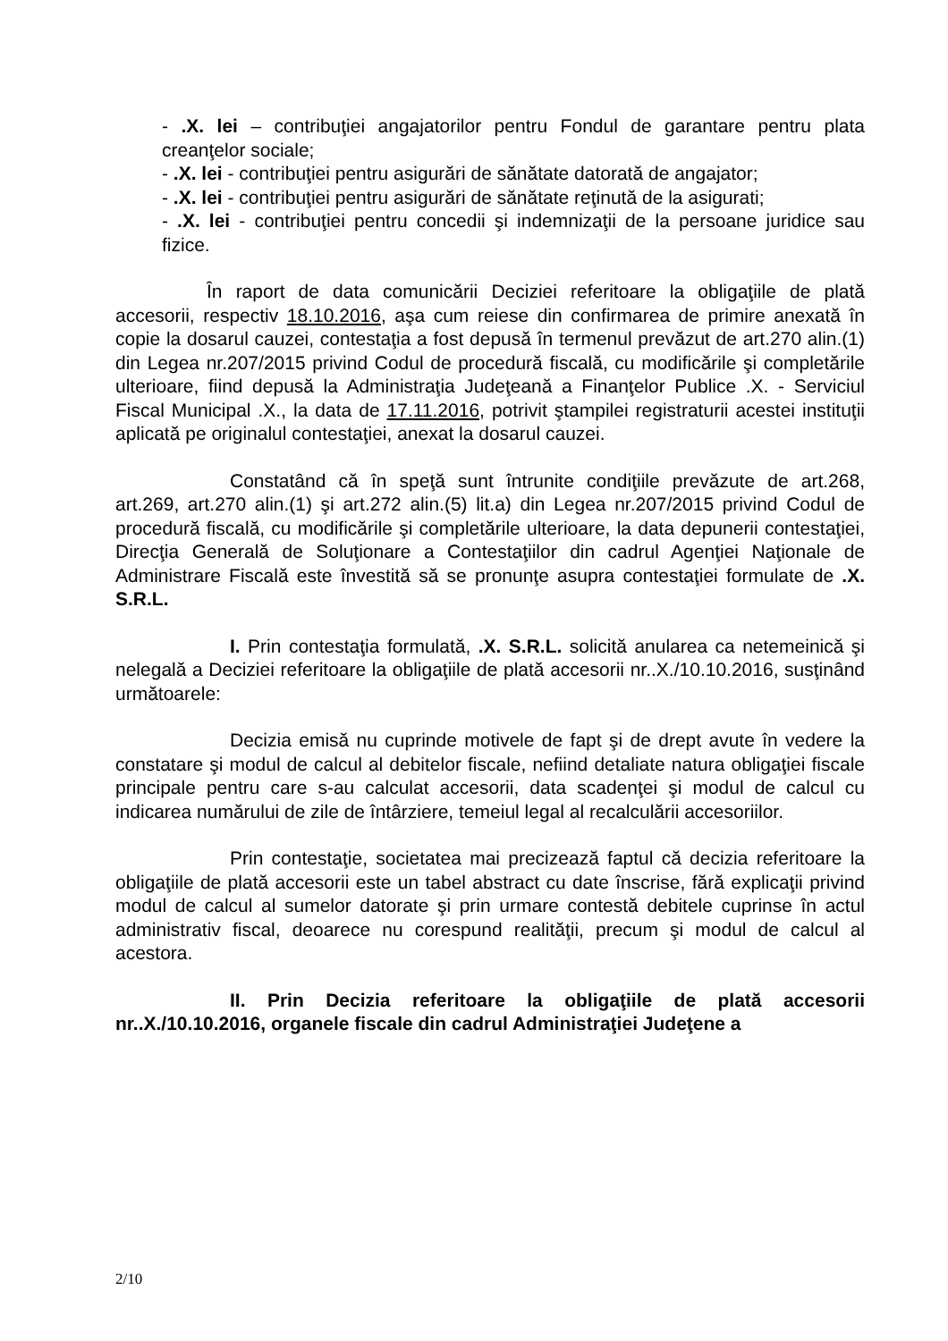- .X. lei – contribuţiei angajatorilor pentru Fondul de garantare pentru plata creanţelor sociale;
- .X. lei - contribuţiei pentru asigurări de sănătate datorată de angajator;
- .X. lei - contribuţiei pentru asigurări de sănătate reţinută de la asigurati;
- .X. lei - contribuţiei pentru concedii şi indemnizaţii de la persoane juridice sau fizice.
În raport de data comunicării Deciziei referitoare la obligaţiile de plată accesorii, respectiv 18.10.2016, aşa cum reiese din confirmarea de primire anexată în copie la dosarul cauzei, contestaţia a fost depusă în termenul prevăzut de art.270 alin.(1) din Legea nr.207/2015 privind Codul de procedură fiscală, cu modificările şi completările ulterioare, fiind depusă la Administraţia Judeţeană a Finanţelor Publice .X. - Serviciul Fiscal Municipal .X., la data de 17.11.2016, potrivit ştampilei registraturii acestei instituţii aplicată pe originalul contestaţiei, anexat la dosarul cauzei.
Constatând că în speţă sunt întrunite condiţiile prevăzute de art.268, art.269, art.270 alin.(1) şi art.272 alin.(5) lit.a) din Legea nr.207/2015 privind Codul de procedură fiscală, cu modificările şi completările ulterioare, la data depunerii contestaţiei, Direcţia Generală de Soluţionare a Contestaţiilor din cadrul Agenţiei Naţionale de Administrare Fiscală este învestită să se pronunţe asupra contestaţiei formulate de .X. S.R.L.
I. Prin contestaţia formulată, .X. S.R.L. solicită anularea ca netemeinică şi nelegală a Deciziei referitoare la obligaţiile de plată accesorii nr..X./10.10.2016, susţinând următoarele:
Decizia emisă nu cuprinde motivele de fapt şi de drept avute în vedere la constatare şi modul de calcul al debitelor fiscale, nefiind detaliate natura obligaţiei fiscale principale pentru care s-au calculat accesorii, data scadenţei şi modul de calcul cu indicarea numărului de zile de întârziere, temeiul legal al recalculării accesoriilor.
Prin contestaţie, societatea mai precizează faptul că decizia referitoare la obligaţiile de plată accesorii este un tabel abstract cu date înscrise, fără explicaţii privind modul de calcul al sumelor datorate şi prin urmare contestă debitele cuprinse în actul administrativ fiscal, deoarece nu corespund realităţii, precum şi modul de calcul al acestora.
II. Prin Decizia referitoare la obligaţiile de plată accesorii nr..X./10.10.2016, organele fiscale din cadrul Administraţiei Judeţene a
2/10